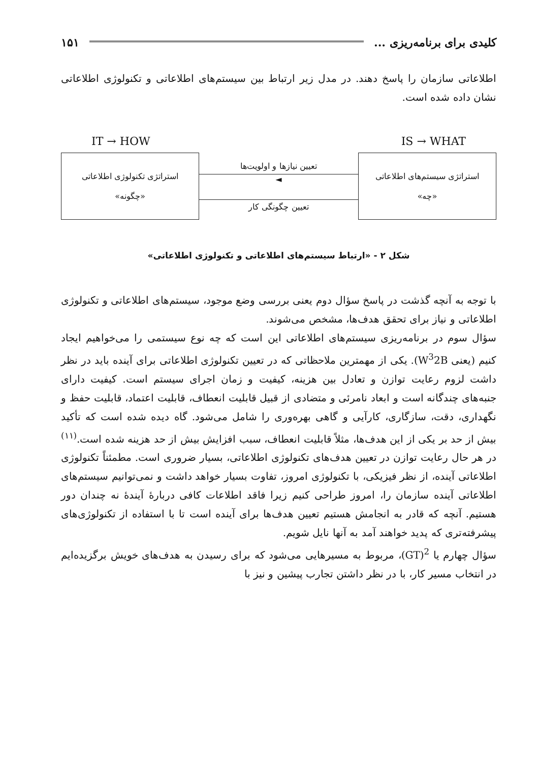کلیدی برای برنامه‌ریزی ... ۱۵۱
اطلاعاتی سازمان را پاسخ دهند. در مدل زیر ارتباط بین سیستم‌های اطلاعاتی و تکنولوژی اطلاعاتی نشان داده شده است.
IT → HOW IS → WHAT
استراتژی تکنولوژی اطلاعاتی
«چگونه»
تعیین نیازها و اولویت‌ها
◄
تعیین چگونگی کار
استراتژی سیستم‌های اطلاعاتی
«چه»
شکل ۲ - «ارتباط سیستم‌های اطلاعاتی و تکنولوژی اطلاعاتی»
با توجه به آنچه گذشت در پاسخ سؤال دوم یعنی بررسی وضع موجود، سیستم‌های اطلاعاتی و تکنولوژی اطلاعاتی و نیاز برای تحقق هدف‌ها، مشخص می‌شوند.
سؤال سوم در برنامه‌ریزی سیستم‌های اطلاعاتی این است که چه نوع سیستمی را می‌خواهیم ایجاد کنیم (یعنی W<sup>3</sup>2B). یکی از مهمترین ملاحظاتی که در تعیین تکنولوژی اطلاعاتی برای آینده باید در نظر داشت لزوم رعایت توازن و تعادل بین هزینه، کیفیت و زمان اجرای سیستم است. کیفیت دارای جنبه‌های چندگانه است و ابعاد نامرئی و متضادی از قبیل قابلیت انعطاف، قابلیت اعتماد، قابلیت حفظ و نگهداری، دقت، سازگاری، کارآیی و گاهی بهره‌وری را شامل می‌شود. گاه دیده شده است که تأکید بیش از حد بر یکی از این هدف‌ها، مثلاً قابلیت انعطاف، سبب افزایش بیش از حد هزینه شده است.<sup>(۱۱)</sup> در هر حال رعایت توازن در تعیین هدف‌های تکنولوژی اطلاعاتی، بسیار ضروری است. مطمئناً تکنولوژی اطلاعاتی آینده، از نظر فیزیکی، با تکنولوژی امروز، تفاوت بسیار خواهد داشت و نمی‌توانیم سیستم‌های اطلاعاتی آینده سازمان را، امروز طراحی کنیم زیرا فاقد اطلاعات کافی دربارهٔ آیندهٔ نه چندان دور هستیم. آنچه که قادر به انجامش هستیم تعیین هدف‌ها برای آینده است تا با استفاده از تکنولوژی‌های پیشرفته‌تری که پدید خواهند آمد به آنها نایل شویم.
سؤال چهارم یا <sup>2</sup>(GT)، مربوط به مسیرهایی می‌شود که برای رسیدن به هدف‌های خویش برگزیده‌ایم در انتخاب مسیر کار، با در نظر داشتن تجارب پیشین و نیز با